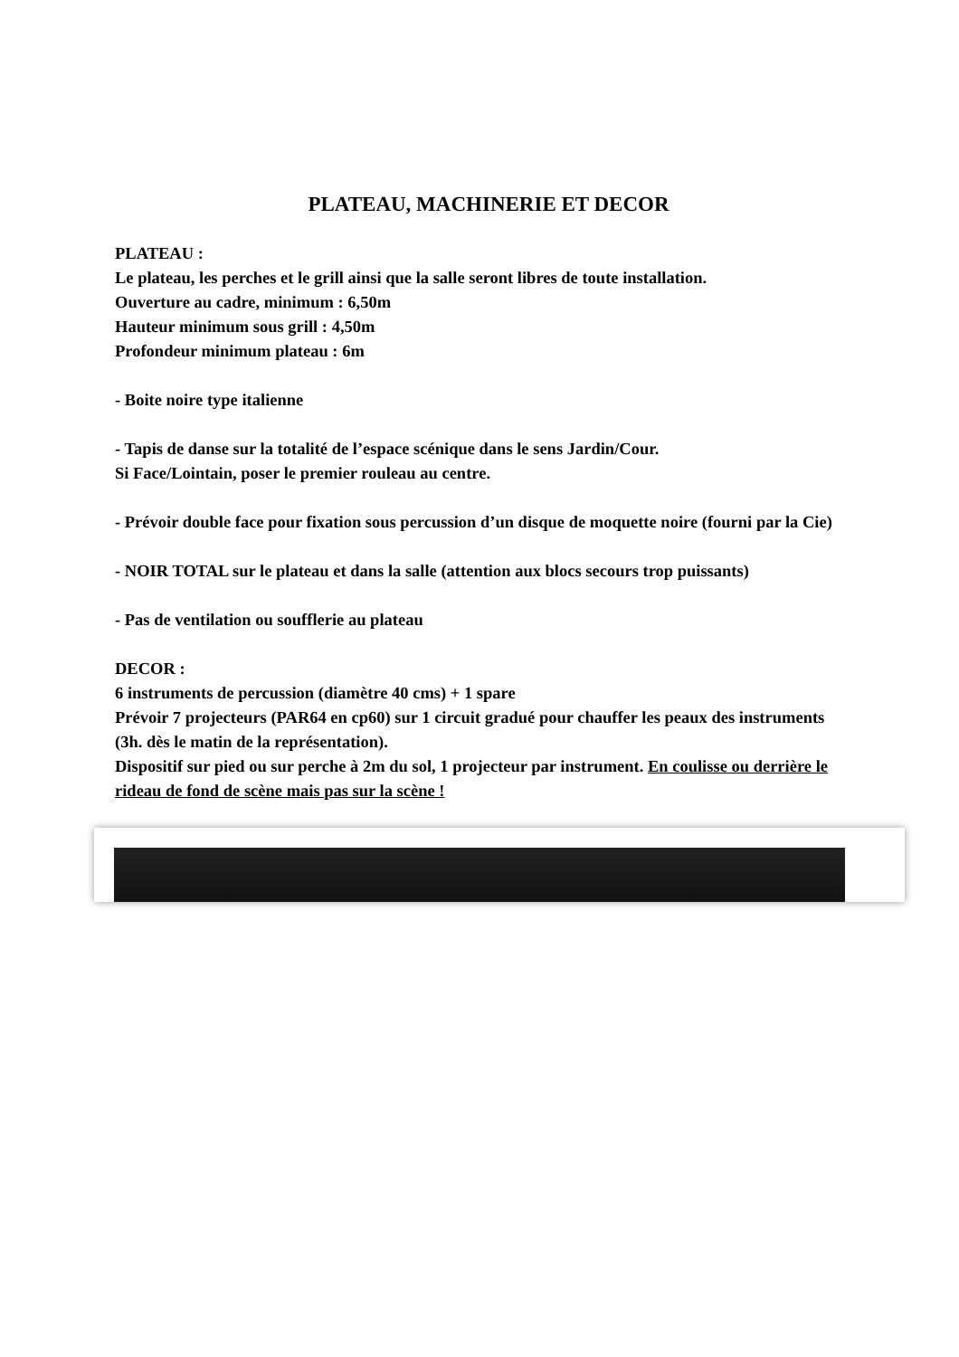PLATEAU, MACHINERIE ET DECOR
PLATEAU :
Le plateau, les perches et le grill ainsi que la salle seront libres de toute installation.
Ouverture au cadre, minimum : 6,50m
Hauteur minimum sous grill : 4,50m
Profondeur minimum plateau : 6m
- Boite noire type italienne
- Tapis de danse sur la totalité de l’espace scénique dans le sens Jardin/Cour.
Si Face/Lointain, poser le premier rouleau au centre.
- Prévoir double face pour fixation sous percussion d’un disque de moquette noire (fourni par la Cie)
- NOIR TOTAL sur le plateau et dans la salle (attention aux blocs secours trop puissants)
- Pas de ventilation ou soufflerie au plateau
DECOR :
6 instruments de percussion (diamètre 40 cms) + 1 spare
Prévoir 7 projecteurs (PAR64 en cp60) sur 1 circuit gradué pour chauffer les peaux des instruments (3h. dès le matin de la représentation).
Dispositif sur pied ou sur perche à 2m du sol, 1 projecteur par instrument. En coulisse ou derrière le rideau de fond de scène mais pas sur la scène !